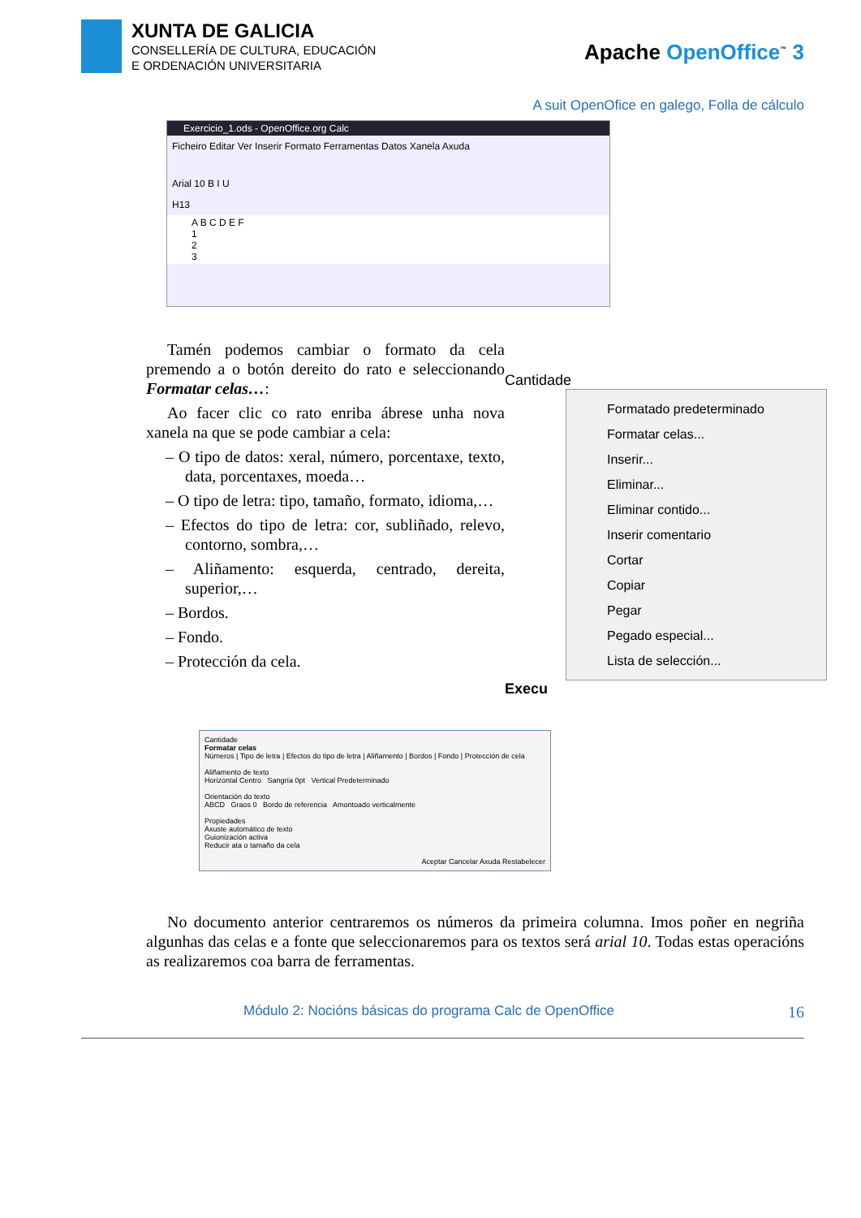XUNTA DE GALICIA
CONSELLERÍA DE CULTURA, EDUCACIÓN
E ORDENACIÓN UNIVERSITARIA
Apache OpenOffice<sup>™</sup> 3
A suit OpenOfice en galego, Folla de cálculo
Exercicio_1.ods - OpenOffice.org Calc
Ficheiro Editar Ver Inserir Formato Ferramentas Datos Xanela Axuda
Arial 10 B I U
H13
A B C D E F
1
2
3
Tamén podemos cambiar o formato da cela premendo a o botón dereito do rato e seleccionando Formatar celas…:
Ao facer clic co rato enriba ábrese unha nova xanela na que se pode cambiar a cela:
– O tipo de datos: xeral, número, porcentaxe, texto, data, porcentaxes, moeda…
– O tipo de letra: tipo, tamaño, formato, idioma,…
– Efectos do tipo de letra: cor, subliñado, relevo, contorno, sombra,…
– Aliñamento: esquerda, centrado, dereita, superior,…
– Bordos.
– Fondo.
– Protección da cela.
Cantidade
Formatado predeterminado
Formatar celas...
Inserir...
Eliminar...
Eliminar contido...
Inserir comentario
Cortar
Copiar
Pegar
Pegado especial...
Lista de selección...
Execu
Cantidade
Formatar celas
Números | Tipo de letra | Efectos do tipo de letra | Aliñamento | Bordos | Fondo | Protección de cela
Aliñamento de texto
Horizontal Centro Sangría 0pt Vertical Predeterminado
Orientación do texto
ABCD Graos 0 Bordo de referencia Amontoado verticalmente
Propiedades
Axuste automático de texto
Guionización activa
Reducir ata o tamaño da cela
Aceptar Cancelar Axuda Restabelecer
No documento anterior centraremos os números da primeira columna. Imos poñer en negriña algunhas das celas e a fonte que seleccionaremos para os textos será arial 10. Todas estas operacións as realizaremos coa barra de ferramentas.
Módulo 2: Nocións básicas do programa Calc de OpenOffice 16